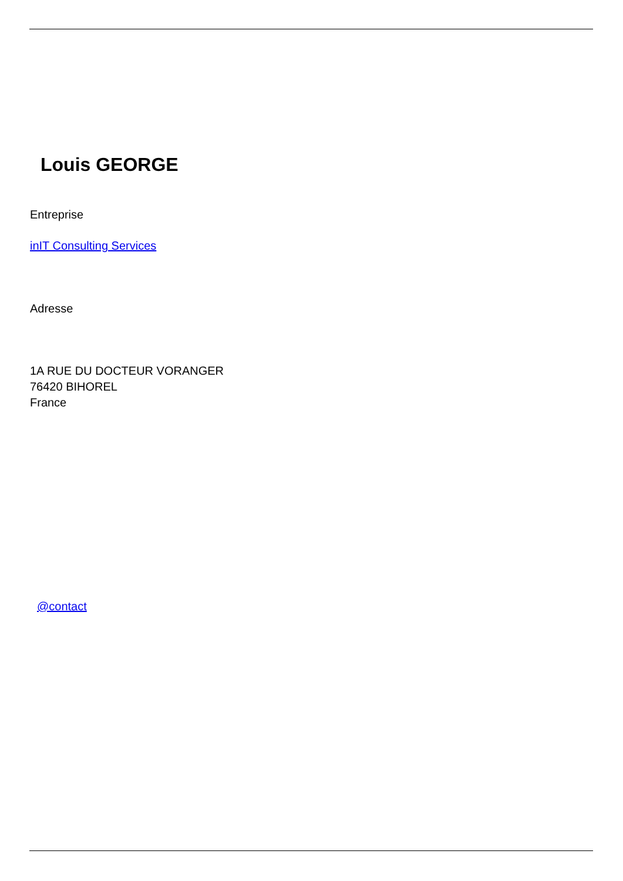Louis GEORGE
Entreprise
inIT Consulting Services
Adresse
1A RUE DU DOCTEUR VORANGER
76420 BIHOREL
France
@contact